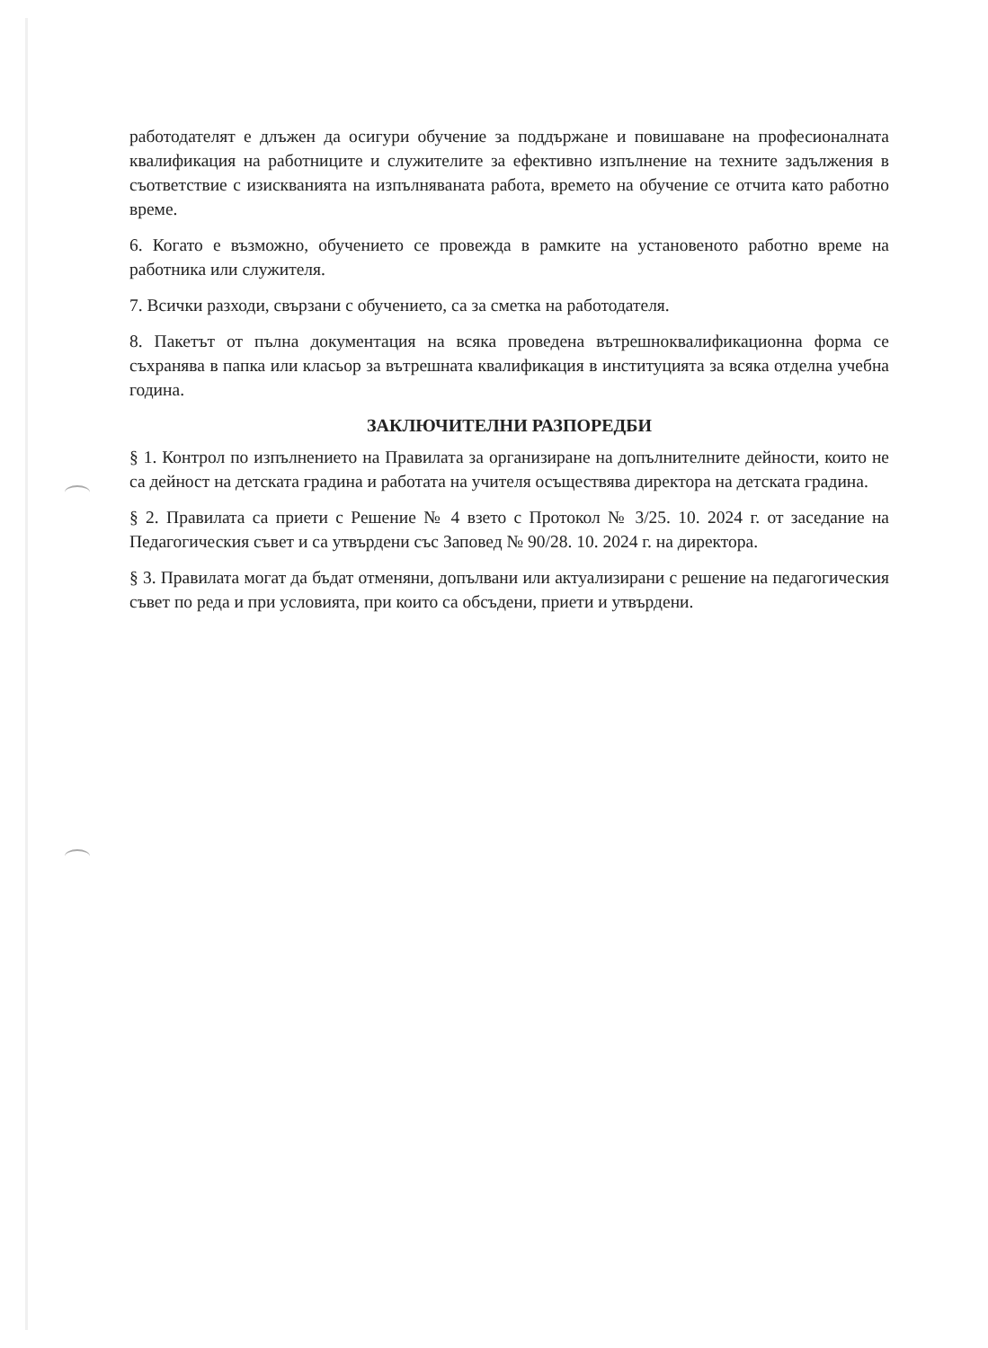работодателят е длъжен да осигури обучение за поддържане и повишаване на професионалната квалификация на работниците и служителите за ефективно изпълнение на техните задължения в съответствие с изискванията на изпълняваната работа, времето на обучение се отчита като работно време.
6. Когато е възможно, обучението се провежда в рамките на установеното работно време на работника или служителя.
7. Всички разходи, свързани с обучението, са за сметка на работодателя.
8. Пакетът от пълна документация на всяка проведена вътрешноквалификационна форма се съхранява в папка или класьор за вътрешната квалификация в институцията за всяка отделна учебна година.
ЗАКЛЮЧИТЕЛНИ РАЗПОРЕДБИ
§ 1. Контрол по изпълнението на Правилата за организиране на допълнителните дейности, които не са дейност на детската градина и работата на учителя осъществява директора на детската градина.
§ 2. Правилата са приети с Решение № 4 взето с Протокол № 3/25. 10. 2024 г. от заседание на Педагогическия съвет и са утвърдени със Заповед № 90/28. 10. 2024 г. на директора.
§ 3. Правилата могат да бъдат отменяни, допълвани или актуализирани с решение на педагогическия съвет по реда и при условията, при които са обсъдени, приети и утвърдени.